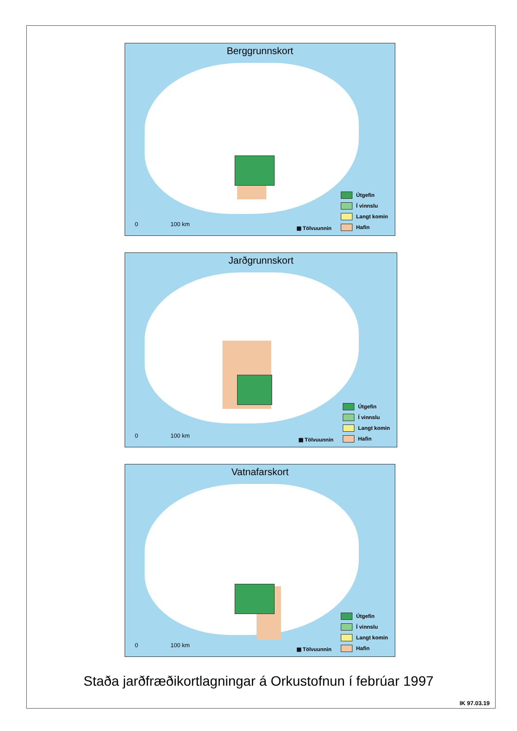Berggrunnskort
0 100 km
▩ Tölvuunnin
Útgefin
Í vinnslu
Langt komin
Hafin
Jarðgrunnskort
0 100 km
▩ Tölvuunnin
Útgefin
Í vinnslu
Langt komin
Hafin
Vatnafarskort
0 100 km
▩ Tölvuunnin
Útgefin
Í vinnslu
Langt komin
Hafin
Staða jarðfræðikortlagningar á Orkustofnun í febrúar 1997
IK 97.03.19